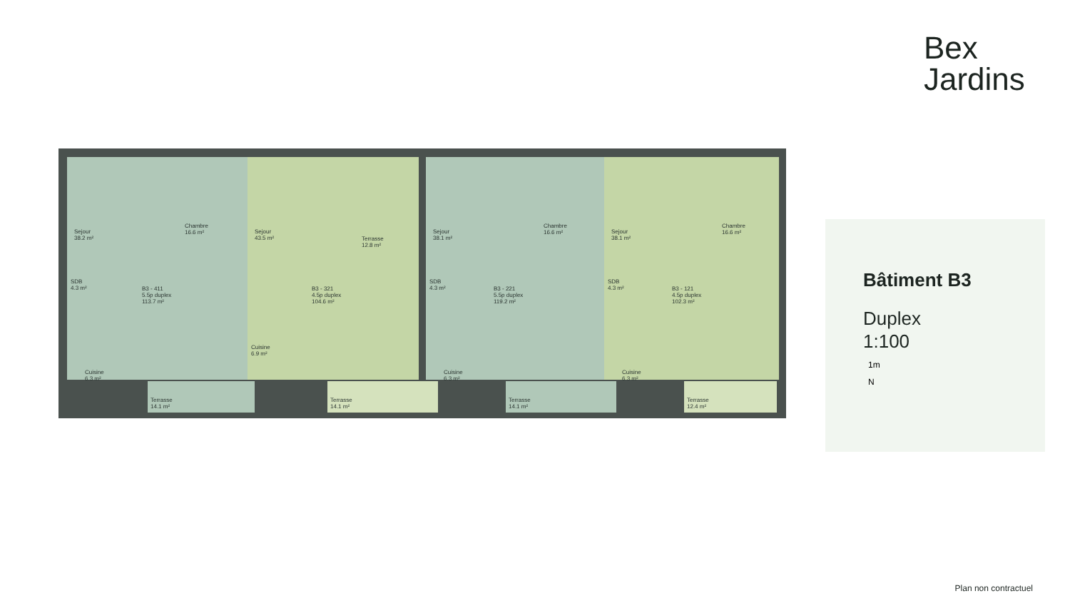Bex
Jardins
Sejour
38.2 m²
Chambre
16.6 m²
SDB
4.3 m²
B3 - 411
5.5p duplex
113.7 m²
Cuisine
6.3 m²
Sejour
43.5 m²
Terrasse
12.8 m²
B3 - 321
4.5p duplex
104.6 m²
Cuisine
6.9 m²
Sejour
38.1 m²
Chambre
16.6 m²
SDB
4.3 m²
B3 - 221
5.5p duplex
119.2 m²
Cuisine
6.3 m²
Sejour
38.1 m²
Chambre
16.6 m²
SDB
4.3 m²
B3 - 121
4.5p duplex
102.3 m²
Cuisine
6.3 m²
Terrasse
14.1 m²
Terrasse
14.1 m²
Terrasse
14.1 m²
Terrasse
12.4 m²
Bâtiment B3
Duplex
1:100
1m
N
Plan non contractuel